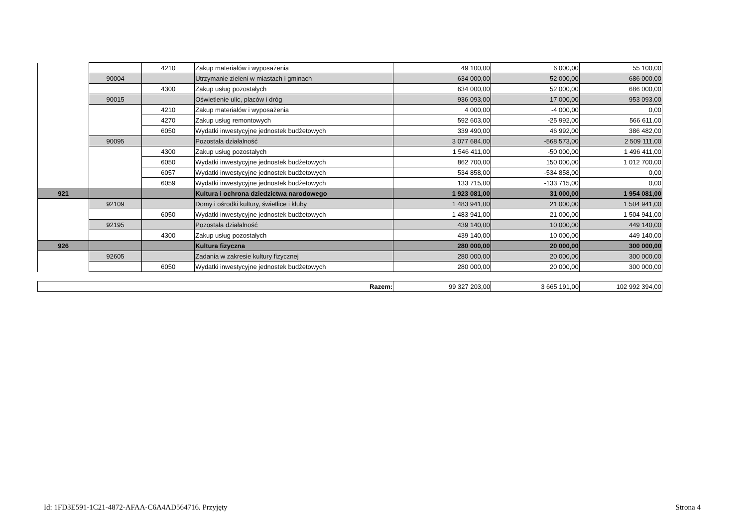| | | 4210 | Zakup materiałów i wyposażenia | 49 100,00 | 6 000,00 | 55 100,00 |
| | 90004 | | Utrzymanie zieleni w miastach i gminach | 634 000,00 | 52 000,00 | 686 000,00 |
| | | 4300 | Zakup usług pozostałych | 634 000,00 | 52 000,00 | 686 000,00 |
| | 90015 | | Oświetlenie ulic, placów i dróg | 936 093,00 | 17 000,00 | 953 093,00 |
| | | 4210 | Zakup materiałów i wyposażenia | 4 000,00 | -4 000,00 | 0,00 |
| | | 4270 | Zakup usług remontowych | 592 603,00 | -25 992,00 | 566 611,00 |
| | | 6050 | Wydatki inwestycyjne jednostek budżetowych | 339 490,00 | 46 992,00 | 386 482,00 |
| | 90095 | | Pozostała działalność | 3 077 684,00 | -568 573,00 | 2 509 111,00 |
| | | 4300 | Zakup usług pozostałych | 1 546 411,00 | -50 000,00 | 1 496 411,00 |
| | | 6050 | Wydatki inwestycyjne jednostek budżetowych | 862 700,00 | 150 000,00 | 1 012 700,00 |
| | | 6057 | Wydatki inwestycyjne jednostek budżetowych | 534 858,00 | -534 858,00 | 0,00 |
| | | 6059 | Wydatki inwestycyjne jednostek budżetowych | 133 715,00 | -133 715,00 | 0,00 |
| 921 | | | Kultura i ochrona dziedzictwa narodowego | 1 923 081,00 | 31 000,00 | 1 954 081,00 |
| | 92109 | | Domy i ośrodki kultury, świetlice i kluby | 1 483 941,00 | 21 000,00 | 1 504 941,00 |
| | | 6050 | Wydatki inwestycyjne jednostek budżetowych | 1 483 941,00 | 21 000,00 | 1 504 941,00 |
| | 92195 | | Pozostała działalność | 439 140,00 | 10 000,00 | 449 140,00 |
| | | 4300 | Zakup usług pozostałych | 439 140,00 | 10 000,00 | 449 140,00 |
| 926 | | | Kultura fizyczna | 280 000,00 | 20 000,00 | 300 000,00 |
| | 92605 | | Zadania w zakresie kultury fizycznej | 280 000,00 | 20 000,00 | 300 000,00 |
| | | 6050 | Wydatki inwestycyjne jednostek budżetowych | 280 000,00 | 20 000,00 | 300 000,00 |
| Razem: | 99 327 203,00 | 3 665 191,00 | 102 992 394,00 |
Id: 1FD3E591-1C21-4872-AFAA-C6A4AD564716. Przyjęty Strona 4